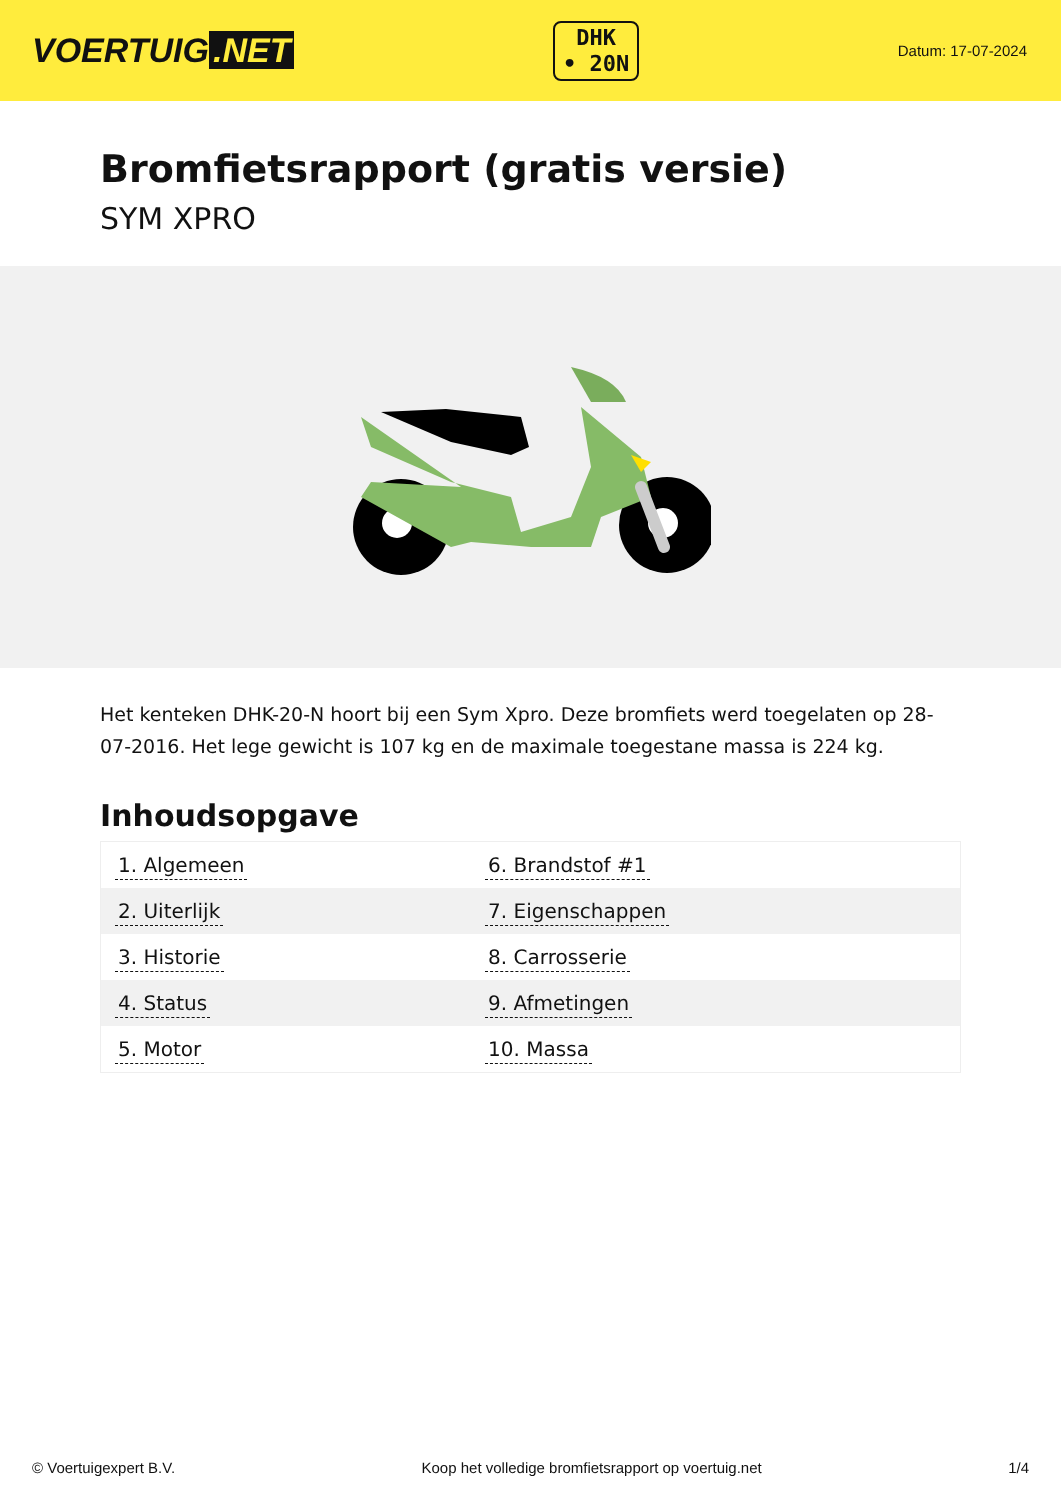VOERTUIG.NET
DHK
• 20N
Datum: 17-07-2024
Bromfietsrapport (gratis versie)
SYM XPRO
Het kenteken DHK-20-N hoort bij een Sym Xpro. Deze bromfiets werd toegelaten op 28-07-2016. Het lege gewicht is 107 kg en de maximale toegestane massa is 224 kg.
Inhoudsopgave
| 1. Algemeen | 6. Brandstof #1 |
| 2. Uiterlijk | 7. Eigenschappen |
| 3. Historie | 8. Carrosserie |
| 4. Status | 9. Afmetingen |
| 5. Motor | 10. Massa |
© Voertuigexpert B.V. Koop het volledige bromfietsrapport op voertuig.net
1/4